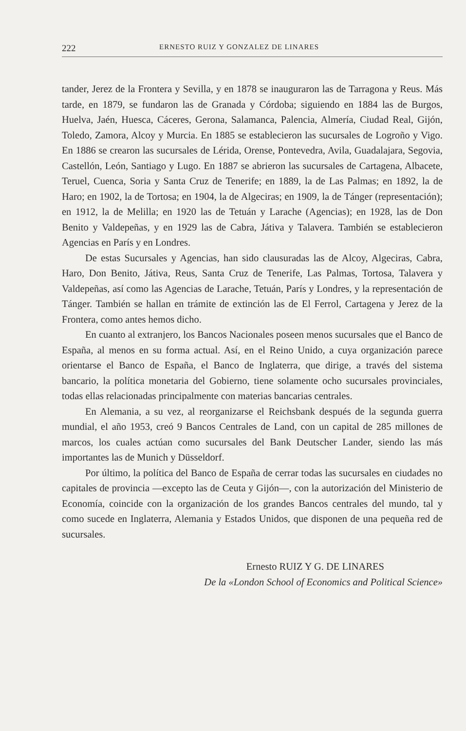222 ERNESTO RUIZ Y GONZALEZ DE LINARES
tander, Jerez de la Frontera y Sevilla, y en 1878 se inauguraron las de Tarragona y Reus. Más tarde, en 1879, se fundaron las de Granada y Córdoba; siguiendo en 1884 las de Burgos, Huelva, Jaén, Huesca, Cáceres, Gerona, Salamanca, Palencia, Almería, Ciudad Real, Gijón, Toledo, Zamora, Alcoy y Murcia. En 1885 se establecieron las sucursales de Logroño y Vigo. En 1886 se crearon las sucursales de Lérida, Orense, Pontevedra, Avila, Guadalajara, Segovia, Castellón, León, Santiago y Lugo. En 1887 se abrieron las sucursales de Cartagena, Albacete, Teruel, Cuenca, Soria y Santa Cruz de Tenerife; en 1889, la de Las Palmas; en 1892, la de Haro; en 1902, la de Tortosa; en 1904, la de Algeciras; en 1909, la de Tánger (representación); en 1912, la de Melilla; en 1920 las de Tetuán y Larache (Agencias); en 1928, las de Don Benito y Valdepeñas, y en 1929 las de Cabra, Játiva y Talavera. También se establecieron Agencias en París y en Londres.
De estas Sucursales y Agencias, han sido clausuradas las de Alcoy, Algeciras, Cabra, Haro, Don Benito, Játiva, Reus, Santa Cruz de Tenerife, Las Palmas, Tortosa, Talavera y Valdepeñas, así como las Agencias de Larache, Tetuán, París y Londres, y la representación de Tánger. También se hallan en trámite de extinción las de El Ferrol, Cartagena y Jerez de la Frontera, como antes hemos dicho.
En cuanto al extranjero, los Bancos Nacionales poseen menos sucursales que el Banco de España, al menos en su forma actual. Así, en el Reino Unido, a cuya organización parece orientarse el Banco de España, el Banco de Inglaterra, que dirige, a través del sistema bancario, la política monetaria del Gobierno, tiene solamente ocho sucursales provinciales, todas ellas relacionadas principalmente con materias bancarias centrales.
En Alemania, a su vez, al reorganizarse el Reichsbank después de la segunda guerra mundial, el año 1953, creó 9 Bancos Centrales de Land, con un capital de 285 millones de marcos, los cuales actúan como sucursales del Bank Deutscher Lander, siendo las más importantes las de Munich y Düsseldorf.
Por último, la política del Banco de España de cerrar todas las sucursales en ciudades no capitales de provincia —excepto las de Ceuta y Gijón—, con la autorización del Ministerio de Economía, coincide con la organización de los grandes Bancos centrales del mundo, tal y como sucede en Inglaterra, Alemania y Estados Unidos, que disponen de una pequeña red de sucursales.
Ernesto RUIZ Y G. DE LINARES
De la «London School of Economics and Political Science»